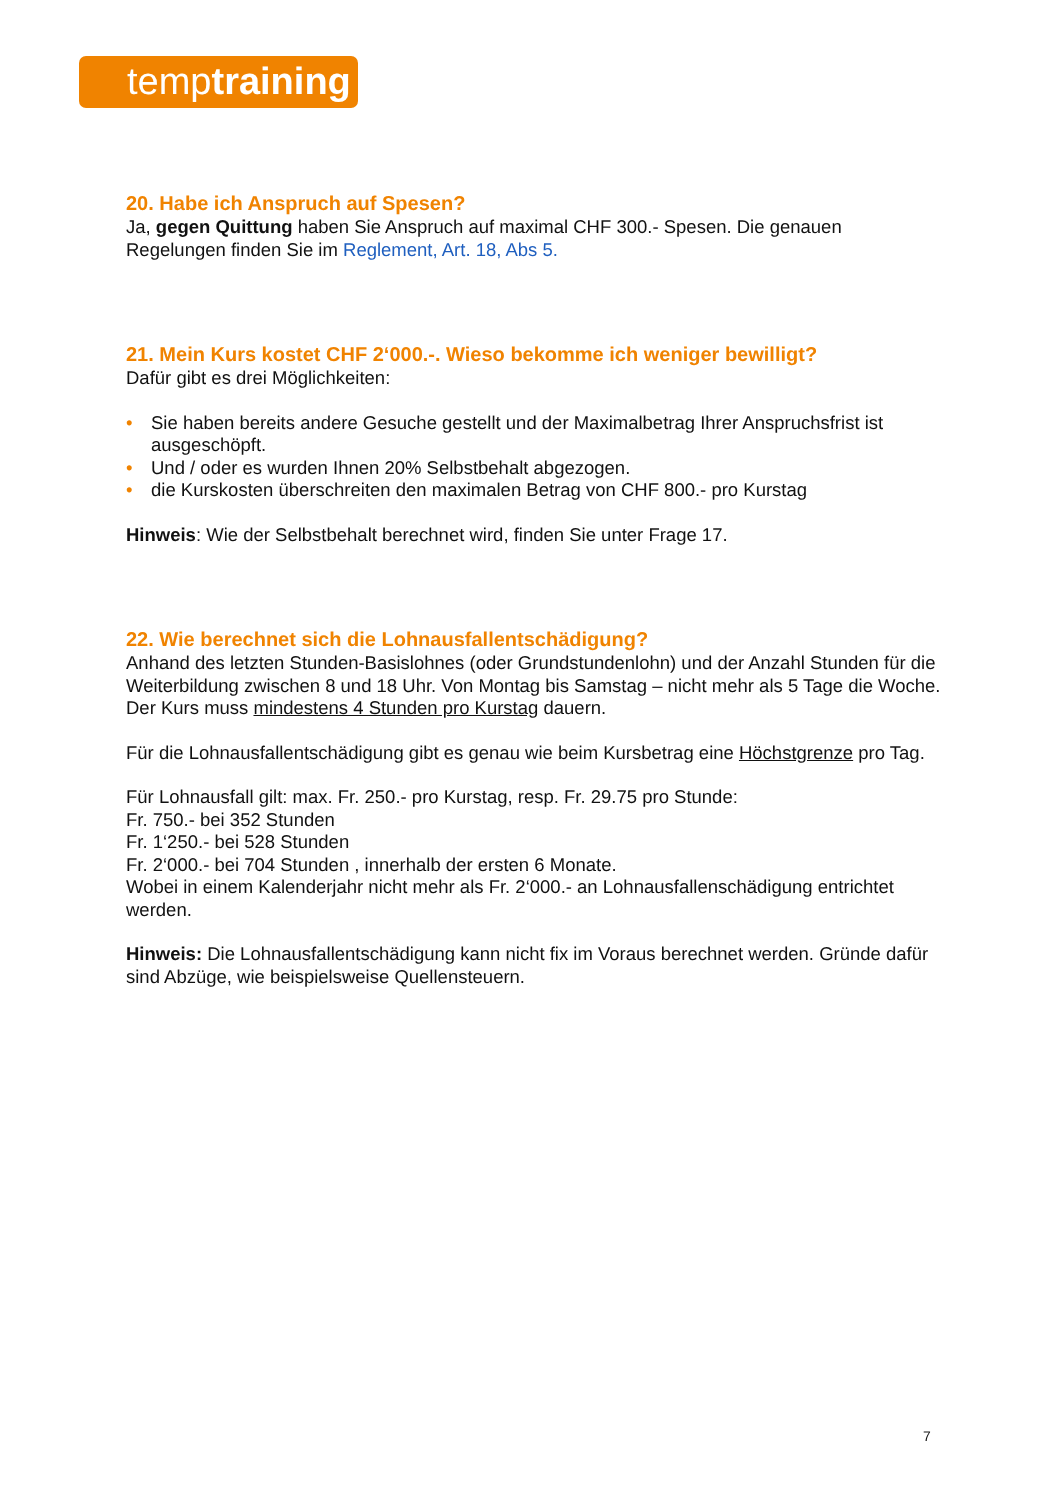temptraining
20. Habe ich Anspruch auf Spesen?
Ja, gegen Quittung haben Sie Anspruch auf maximal CHF 300.- Spesen. Die genauen Regelungen finden Sie im Reglement, Art. 18, Abs 5.
21. Mein Kurs kostet CHF 2‘000.-. Wieso bekomme ich weniger bewilligt?
Dafür gibt es drei Möglichkeiten:
• Sie haben bereits andere Gesuche gestellt und der Maximalbetrag Ihrer Anspruchsfrist ist ausgeschöpft.
• Und / oder es wurden Ihnen 20% Selbstbehalt abgezogen.
• die Kurskosten überschreiten den maximalen Betrag von CHF 800.- pro Kurstag
Hinweis: Wie der Selbstbehalt berechnet wird, finden Sie unter Frage 17.
22. Wie berechnet sich die Lohnausfallentschädigung?
Anhand des letzten Stunden-Basislohnes (oder Grundstundenlohn) und der Anzahl Stunden für die Weiterbildung zwischen 8 und 18 Uhr. Von Montag bis Samstag – nicht mehr als 5 Tage die Woche. Der Kurs muss mindestens 4 Stunden pro Kurstag dauern.
Für die Lohnausfallentschädigung gibt es genau wie beim Kursbetrag eine Höchstgrenze pro Tag.
Für Lohnausfall gilt: max. Fr. 250.- pro Kurstag, resp. Fr. 29.75 pro Stunde:
Fr. 750.- bei 352 Stunden
Fr. 1‘250.- bei 528 Stunden
Fr. 2‘000.- bei 704 Stunden , innerhalb der ersten 6 Monate.
Wobei in einem Kalenderjahr nicht mehr als Fr. 2‘000.- an Lohnausfallenschädigung entrichtet werden.
Hinweis: Die Lohnausfallentschädigung kann nicht fix im Voraus berechnet werden. Gründe dafür sind Abzüge, wie beispielsweise Quellensteuern.
7